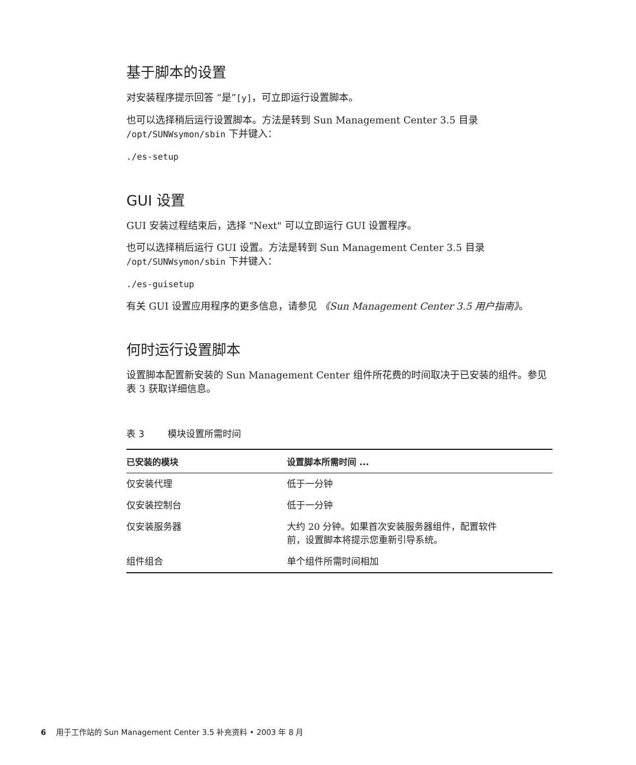基于脚本的设置
对安装程序提示回答 “是”[y]，可立即运行设置脚本。
也可以选择稍后运行设置脚本。方法是转到 Sun Management Center 3.5 目录 /opt/SUNWsymon/sbin 下并键入：
./es-setup
GUI 设置
GUI 安装过程结束后，选择 "Next" 可以立即运行 GUI 设置程序。
也可以选择稍后运行 GUI 设置。方法是转到 Sun Management Center 3.5 目录 /opt/SUNWsymon/sbin 下并键入：
./es-guisetup
有关 GUI 设置应用程序的更多信息，请参见 《Sun Management Center 3.5 用户指南》。
何时运行设置脚本
设置脚本配置新安装的 Sun Management Center 组件所花费的时间取决于已安装的组件。参见表 3 获取详细信息。
表 3 模块设置所需时间
| 已安装的模块 | 设置脚本所需时间 ... |
| --- | --- |
| 仅安装代理 | 低于一分钟 |
| 仅安装控制台 | 低于一分钟 |
| 仅安装服务器 | 大约 20 分钟。如果首次安装服务器组件，配置软件 前，设置脚本将提示您重新引导系统。 |
| 组件组合 | 单个组件所需时间相加 |
6 用于工作站的 Sun Management Center 3.5 补充资料 • 2003 年 8 月